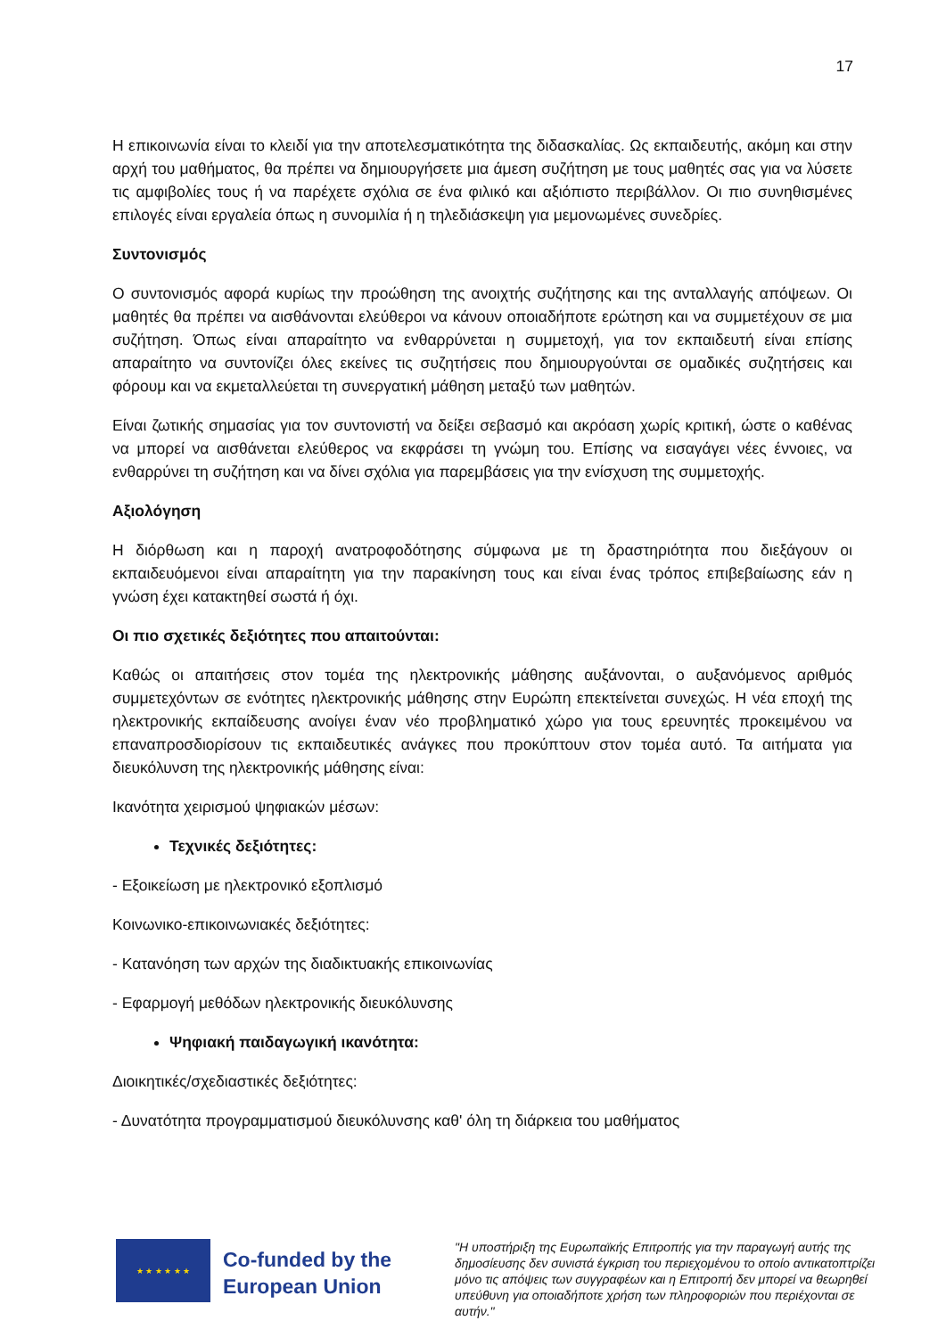17
Η επικοινωνία είναι το κλειδί για την αποτελεσματικότητα της διδασκαλίας. Ως εκπαιδευτής, ακόμη και στην αρχή του μαθήματος, θα πρέπει να δημιουργήσετε μια άμεση συζήτηση με τους μαθητές σας για να λύσετε τις αμφιβολίες τους ή να παρέχετε σχόλια σε ένα φιλικό και αξιόπιστο περιβάλλον. Οι πιο συνηθισμένες επιλογές είναι εργαλεία όπως η συνομιλία ή η τηλεδιάσκεψη για μεμονωμένες συνεδρίες.
Συντονισμός
Ο συντονισμός αφορά κυρίως την προώθηση της ανοιχτής συζήτησης και της ανταλλαγής απόψεων. Οι μαθητές θα πρέπει να αισθάνονται ελεύθεροι να κάνουν οποιαδήποτε ερώτηση και να συμμετέχουν σε μια συζήτηση. Όπως είναι απαραίτητο να ενθαρρύνεται η συμμετοχή, για τον εκπαιδευτή είναι επίσης απαραίτητο να συντονίζει όλες εκείνες τις συζητήσεις που δημιουργούνται σε ομαδικές συζητήσεις και φόρουμ και να εκμεταλλεύεται τη συνεργατική μάθηση μεταξύ των μαθητών.
Είναι ζωτικής σημασίας για τον συντονιστή να δείξει σεβασμό και ακρόαση χωρίς κριτική, ώστε ο καθένας να μπορεί να αισθάνεται ελεύθερος να εκφράσει τη γνώμη του. Επίσης να εισαγάγει νέες έννοιες, να ενθαρρύνει τη συζήτηση και να δίνει σχόλια για παρεμβάσεις για την ενίσχυση της συμμετοχής.
Αξιολόγηση
Η διόρθωση και η παροχή ανατροφοδότησης σύμφωνα με τη δραστηριότητα που διεξάγουν οι εκπαιδευόμενοι είναι απαραίτητη για την παρακίνηση τους και είναι ένας τρόπος επιβεβαίωσης εάν η γνώση έχει κατακτηθεί σωστά ή όχι.
Οι πιο σχετικές δεξιότητες που απαιτούνται:
Καθώς οι απαιτήσεις στον τομέα της ηλεκτρονικής μάθησης αυξάνονται, ο αυξανόμενος αριθμός συμμετεχόντων σε ενότητες ηλεκτρονικής μάθησης στην Ευρώπη επεκτείνεται συνεχώς. Η νέα εποχή της ηλεκτρονικής εκπαίδευσης ανοίγει έναν νέο προβληματικό χώρο για τους ερευνητές προκειμένου να επαναπροσδιορίσουν τις εκπαιδευτικές ανάγκες που προκύπτουν στον τομέα αυτό. Τα αιτήματα για διευκόλυνση της ηλεκτρονικής μάθησης είναι:
Ικανότητα χειρισμού ψηφιακών μέσων:
Τεχνικές δεξιότητες:
- Εξοικείωση με ηλεκτρονικό εξοπλισμό
Κοινωνικο-επικοινωνιακές δεξιότητες:
- Κατανόηση των αρχών της διαδικτυακής επικοινωνίας
- Εφαρμογή μεθόδων ηλεκτρονικής διευκόλυνσης
Ψηφιακή παιδαγωγική ικανότητα:
Διοικητικές/σχεδιαστικές δεξιότητες:
- Δυνατότητα προγραμματισμού διευκόλυνσης καθ' όλη τη διάρκεια του μαθήματος
★ ★ ★ ★ ★ ★
Co-funded by the European Union
"Η υποστήριξη της Ευρωπαϊκής Επιτροπής για την παραγωγή αυτής της δημοσίευσης δεν συνιστά έγκριση του περιεχομένου το οποίο αντικατοπτρίζει μόνο τις απόψεις των συγγραφέων και η Επιτροπή δεν μπορεί να θεωρηθεί υπεύθυνη για οποιαδήποτε χρήση των πληροφοριών που περιέχονται σε αυτήν."